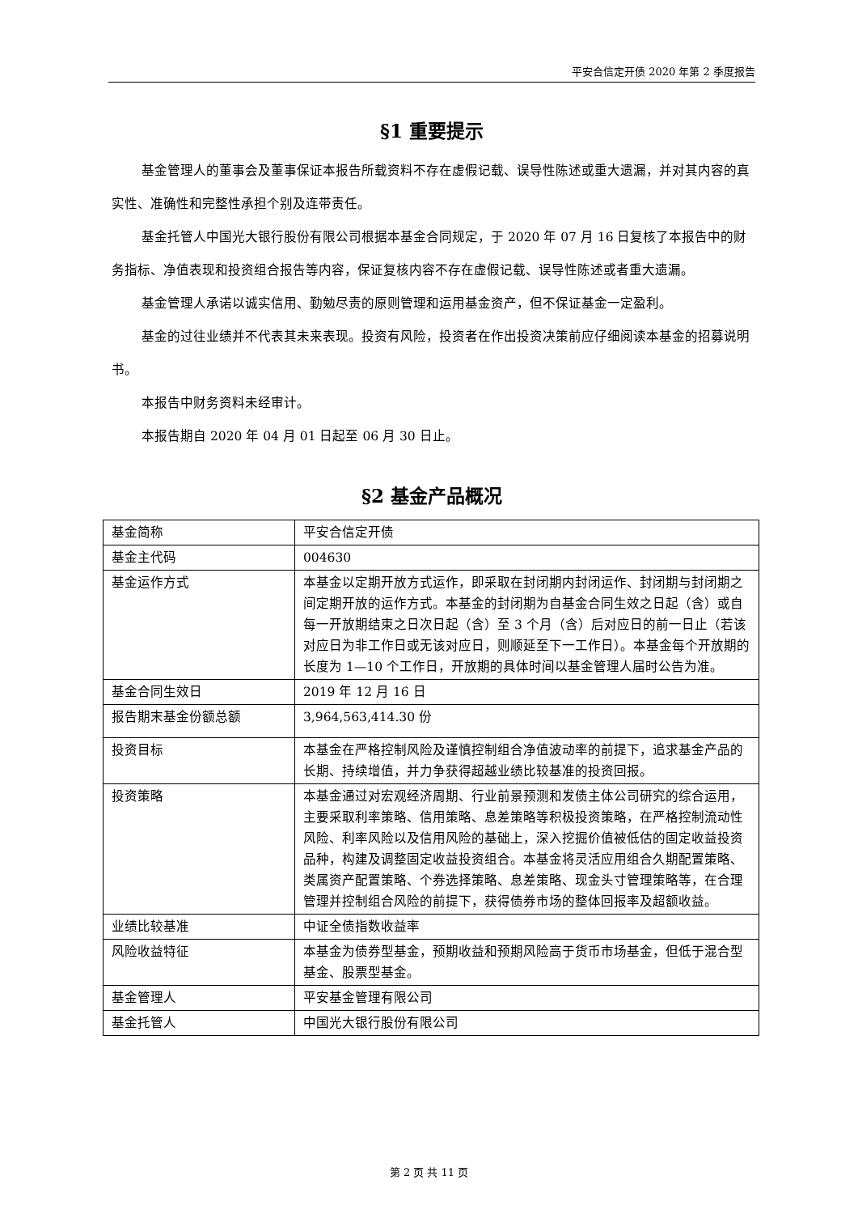平安合信定开债 2020 年第 2 季度报告
§1 重要提示
基金管理人的董事会及董事保证本报告所载资料不存在虚假记载、误导性陈述或重大遗漏，并对其内容的真实性、准确性和完整性承担个别及连带责任。
基金托管人中国光大银行股份有限公司根据本基金合同规定，于 2020 年 07 月 16 日复核了本报告中的财务指标、净值表现和投资组合报告等内容，保证复核内容不存在虚假记载、误导性陈述或者重大遗漏。
基金管理人承诺以诚实信用、勤勉尽责的原则管理和运用基金资产，但不保证基金一定盈利。
基金的过往业绩并不代表其未来表现。投资有风险，投资者在作出投资决策前应仔细阅读本基金的招募说明书。
本报告中财务资料未经审计。
本报告期自 2020 年 04 月 01 日起至 06 月 30 日止。
§2 基金产品概况
| 基金简称 | 平安合信定开债 |
| 基金主代码 | 004630 |
| 基金运作方式 | 本基金以定期开放方式运作，即采取在封闭期内封闭运作、封闭期与封闭期之间定期开放的运作方式。本基金的封闭期为自基金合同生效之日起（含）或自每一开放期结束之日次日起（含）至 3 个月（含）后对应日的前一日止（若该对应日为非工作日或无该对应日，则顺延至下一工作日）。本基金每个开放期的长度为 1—10 个工作日，开放期的具体时间以基金管理人届时公告为准。 |
| 基金合同生效日 | 2019 年 12 月 16 日 |
| 报告期末基金份额总额 | 3,964,563,414.30 份 |
| 投资目标 | 本基金在严格控制风险及谨慎控制组合净值波动率的前提下，追求基金产品的长期、持续增值，并力争获得超越业绩比较基准的投资回报。 |
| 投资策略 | 本基金通过对宏观经济周期、行业前景预测和发债主体公司研究的综合运用，主要采取利率策略、信用策略、息差策略等积极投资策略，在严格控制流动性风险、利率风险以及信用风险的基础上，深入挖掘价值被低估的固定收益投资品种，构建及调整固定收益投资组合。本基金将灵活应用组合久期配置策略、类属资产配置策略、个券选择策略、息差策略、现金头寸管理策略等，在合理管理并控制组合风险的前提下，获得债券市场的整体回报率及超额收益。 |
| 业绩比较基准 | 中证全债指数收益率 |
| 风险收益特征 | 本基金为债券型基金，预期收益和预期风险高于货币市场基金，但低于混合型基金、股票型基金。 |
| 基金管理人 | 平安基金管理有限公司 |
| 基金托管人 | 中国光大银行股份有限公司 |
第 2 页 共 11 页